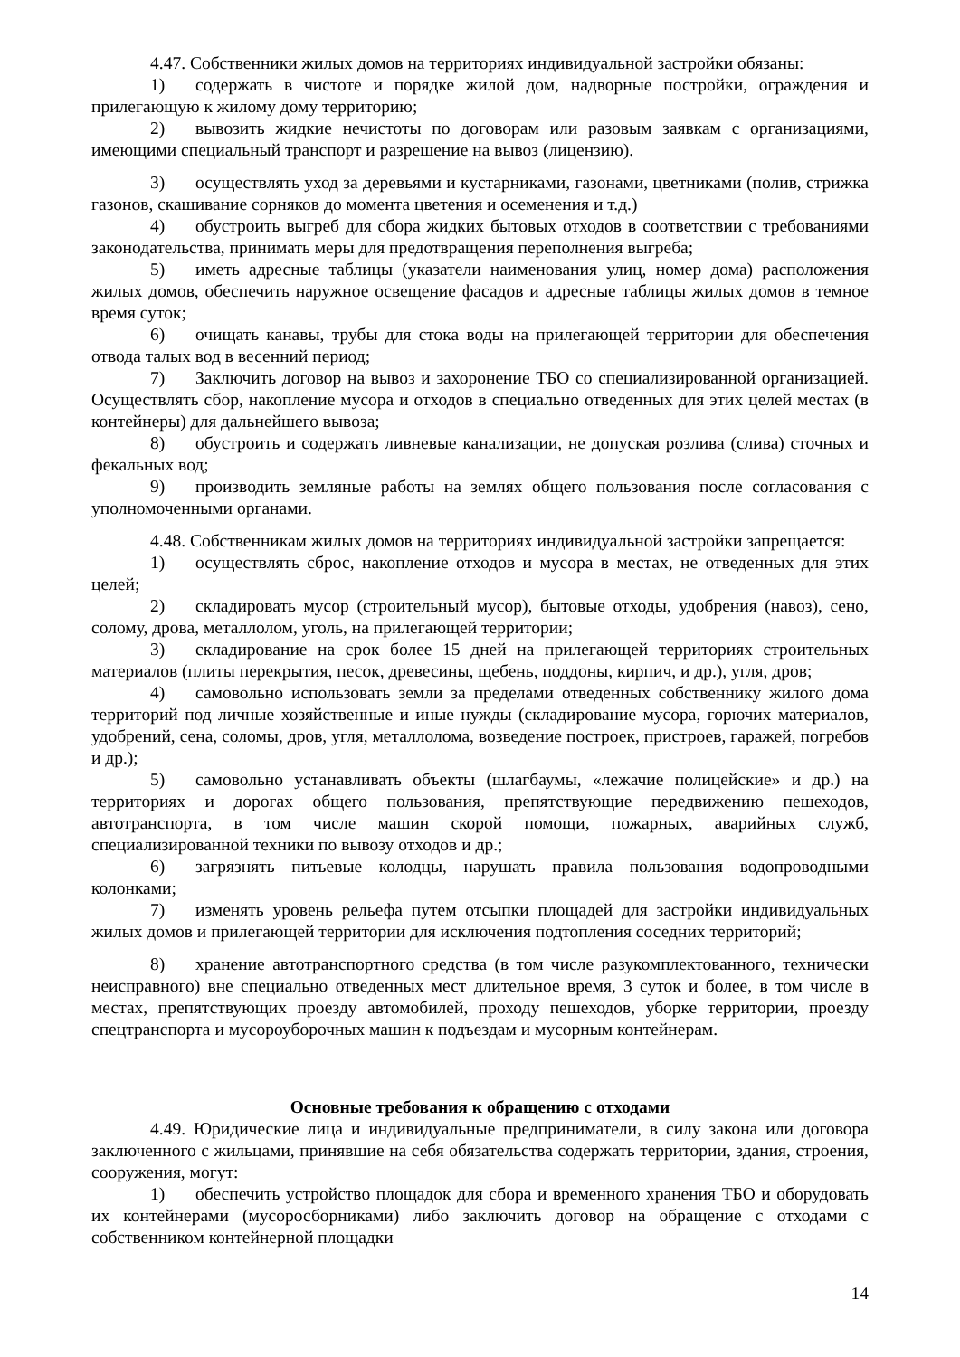4.47. Собственники жилых домов на территориях индивидуальной застройки обязаны:
1) содержать в чистоте и порядке жилой дом, надворные постройки, ограждения и прилегающую к жилому дому территорию;
2) вывозить жидкие нечистоты по договорам или разовым заявкам с организациями, имеющими специальный транспорт и разрешение на вывоз (лицензию).
3) осуществлять уход за деревьями и кустарниками, газонами, цветниками (полив, стрижка газонов, скашивание сорняков до момента цветения и осеменения и т.д.)
4) обустроить выгреб для сбора жидких бытовых отходов в соответствии с требованиями законодательства, принимать меры для предотвращения переполнения выгреба;
5) иметь адресные таблицы (указатели наименования улиц, номер дома) расположения жилых домов, обеспечить наружное освещение фасадов и адресные таблицы жилых домов в темное время суток;
6) очищать канавы, трубы для стока воды на прилегающей территории для обеспечения отвода талых вод в весенний период;
7) Заключить договор на вывоз и захоронение ТБО со специализированной организацией. Осуществлять сбор, накопление мусора и отходов в специально отведенных для этих целей местах (в контейнеры) для дальнейшего вывоза;
8) обустроить и содержать ливневые канализации, не допуская розлива (слива) сточных и фекальных вод;
9) производить земляные работы на землях общего пользования после согласования с уполномоченными органами.
4.48. Собственникам жилых домов на территориях индивидуальной застройки запрещается:
1) осуществлять сброс, накопление отходов и мусора в местах, не отведенных для этих целей;
2) складировать мусор (строительный мусор), бытовые отходы, удобрения (навоз), сено, солому, дрова, металлолом, уголь, на прилегающей территории;
3) складирование на срок более 15 дней на прилегающей территориях строительных материалов (плиты перекрытия, песок, древесины, щебень, поддоны, кирпич, и др.), угля, дров;
4) самовольно использовать земли за пределами отведенных собственнику жилого дома территорий под личные хозяйственные и иные нужды (складирование мусора, горючих материалов, удобрений, сена, соломы, дров, угля, металлолома, возведение построек, пристроев, гаражей, погребов и др.);
5) самовольно устанавливать объекты (шлагбаумы, «лежачие полицейские» и др.) на территориях и дорогах общего пользования, препятствующие передвижению пешеходов, автотранспорта, в том числе машин скорой помощи, пожарных, аварийных служб, специализированной техники по вывозу отходов и др.;
6) загрязнять питьевые колодцы, нарушать правила пользования водопроводными колонками;
7) изменять уровень рельефа путем отсыпки площадей для застройки индивидуальных жилых домов и прилегающей территории для исключения подтопления соседних территорий;
8) хранение автотранспортного средства (в том числе разукомплектованного, технически неисправного) вне специально отведенных мест длительное время, 3 суток и более, в том числе в местах, препятствующих проезду автомобилей, проходу пешеходов, уборке территории, проезду спецтранспорта и мусороуборочных машин к подъездам и мусорным контейнерам.
Основные требования к обращению с отходами
4.49. Юридические лица и индивидуальные предприниматели, в силу закона или договора заключенного с жильцами, принявшие на себя обязательства содержать территории, здания, строения, сооружения, могут:
1) обеспечить устройство площадок для сбора и временного хранения ТБО и оборудовать их контейнерами (мусоросборниками) либо заключить договор на обращение с отходами с собственником контейнерной площадки
14